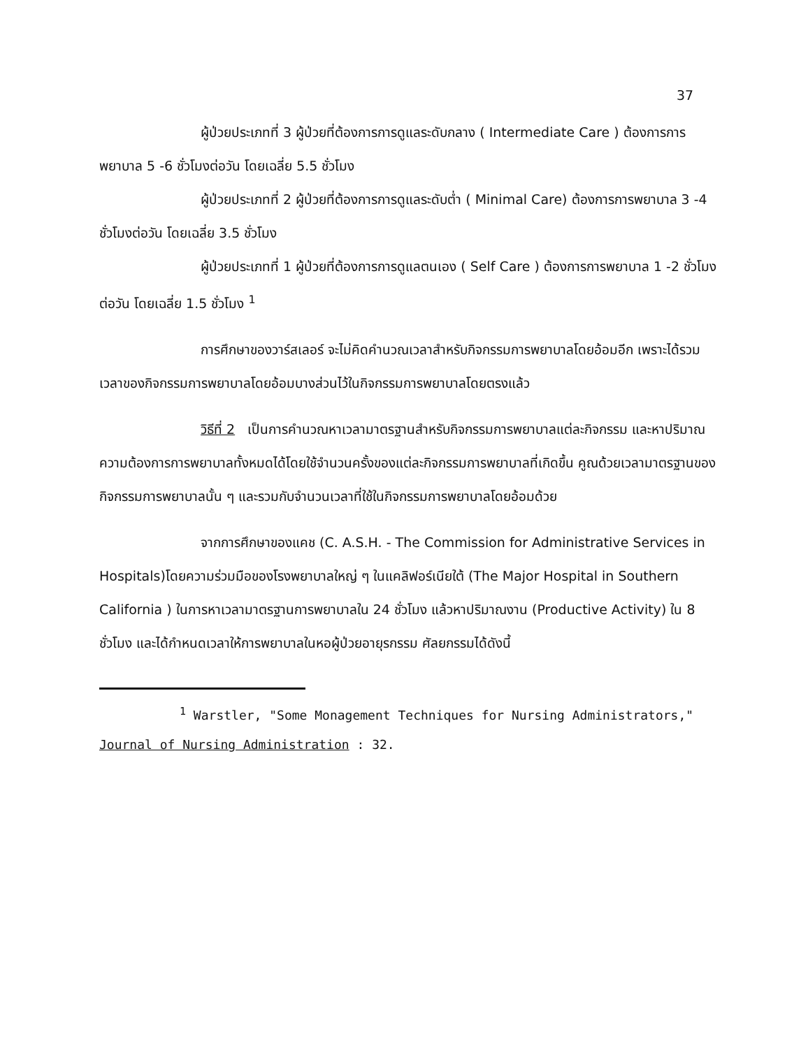37
ผู้ป่วยประเภทที่ 3 ผู้ป่วยที่ต้องการการดูแลระดับกลาง ( Intermediate Care ) ต้องการการพยาบาล 5 -6 ชั่วโมงต่อวัน โดยเฉลี่ย 5.5 ชั่วโมง
ผู้ป่วยประเภทที่ 2 ผู้ป่วยที่ต้องการการดูแลระดับต่ำ ( Minimal Care) ต้องการการพยาบาล 3 -4 ชั่วโมงต่อวัน โดยเฉลี่ย 3.5 ชั่วโมง
ผู้ป่วยประเภทที่ 1 ผู้ป่วยที่ต้องการการดูแลตนเอง ( Self Care ) ต้องการการพยาบาล 1 -2 ชั่วโมงต่อวัน โดยเฉลี่ย 1.5 ชั่วโมง <sup>1</sup>
การศึกษาของวาร์สเลอร์ จะไม่คิดคำนวณเวลาสำหรับกิจกรรมการพยาบาลโดยอ้อมอีก เพราะได้รวมเวลาของกิจกรรมการพยาบาลโดยอ้อมบางส่วนไว้ในกิจกรรมการพยาบาลโดยตรงแล้ว
วิธีที่ 2 เป็นการคำนวณหาเวลามาตรฐานสำหรับกิจกรรมการพยาบาลแต่ละกิจกรรม และหาปริมาณความต้องการการพยาบาลทั้งหมดได้โดยใช้จำนวนครั้งของแต่ละกิจกรรมการพยาบาลที่เกิดขึ้น คูณด้วยเวลามาตรฐานของกิจกรรมการพยาบาลนั้น ๆ และรวมกับจำนวนเวลาที่ใช้ในกิจกรรมการพยาบาลโดยอ้อมด้วย
จากการศึกษาของแคช (C. A.S.H. - The Commission for Administrative Services in Hospitals)โดยความร่วมมือของโรงพยาบาลใหญ่ ๆ ในแคลิฟอร์เนียใต้ (The Major Hospital in Southern California ) ในการหาเวลามาตรฐานการพยาบาลใน 24 ชั่วโมง แล้วหาปริมาณงาน (Productive Activity) ใน 8 ชั่วโมง และได้กำหนดเวลาให้การพยาบาลในหอผู้ป่วยอายุรกรรม ศัลยกรรมได้ดังนี้
<sup>1</sup> Warstler, "Some Monagement Techniques for Nursing Administrators," Journal of Nursing Administration : 32.